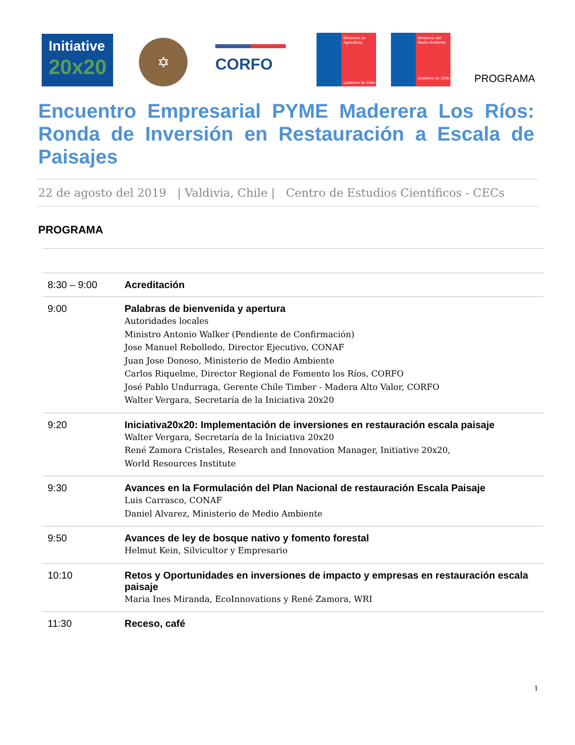Initiative
20x20
✡
CORFO
Ministerio de Agricultura
Gobierno de Chile
Ministerio del Medio Ambiente
Gobierno de Chile
PROGRAMA
Encuentro Empresarial PYME Maderera Los Ríos: Ronda de Inversión en Restauración a Escala de Paisajes
22 de agosto del 2019 | Valdivia, Chile | Centro de Estudios Científicos - CECs
PROGRAMA
| 8:30 – 9:00 | Acreditación |
| 9:00 | Palabras de bienvenida y apertura Autoridades locales Ministro Antonio Walker (Pendiente de Confirmación) Jose Manuel Rebolledo, Director Ejecutivo, CONAF Juan Jose Donoso, Ministerio de Medio Ambiente Carlos Riquelme, Director Regional de Fomento los Ríos, CORFO José Pablo Undurraga, Gerente Chile Timber - Madera Alto Valor, CORFO Walter Vergara, Secretaría de la Iniciativa 20x20 |
| 9:20 | Iniciativa20x20: Implementación de inversiones en restauración escala paisaje Walter Vergara, Secretaría de la Iniciativa 20x20 René Zamora Cristales, Research and Innovation Manager, Initiative 20x20, World Resources Institute |
| 9:30 | Avances en la Formulación del Plan Nacional de restauración Escala Paisaje Luis Carrasco, CONAF Daniel Alvarez, Ministerio de Medio Ambiente |
| 9:50 | Avances de ley de bosque nativo y fomento forestal Helmut Kein, Silvicultor y Empresario |
| 10:10 | Retos y Oportunidades en inversiones de impacto y empresas en restauración escala paisaje Maria Ines Miranda, EcoInnovations y René Zamora, WRI |
| 11:30 | Receso, café |
1